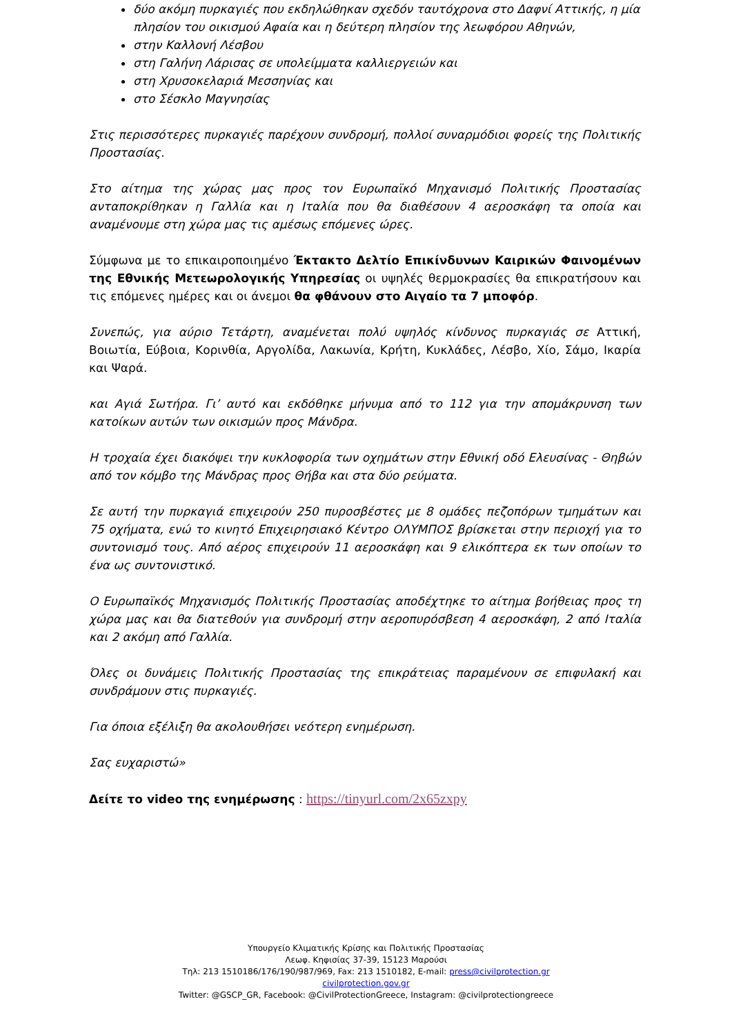δύο ακόμη πυρκαγιές που εκδηλώθηκαν σχεδόν ταυτόχρονα στο Δαφνί Αττικής, η μία πλησίον του οικισμού Αφαία και η δεύτερη πλησίον της λεωφόρου Αθηνών,
στην Καλλονή Λέσβου
στη Γαλήνη Λάρισας σε υπολείμματα καλλιεργειών και
στη Χρυσοκελαριά Μεσσηνίας και
στο Σέσκλο Μαγνησίας
Στις περισσότερες πυρκαγιές παρέχουν συνδρομή, πολλοί συναρμόδιοι φορείς της Πολιτικής Προστασίας.
Στο αίτημα της χώρας μας προς τον Ευρωπαϊκό Μηχανισμό Πολιτικής Προστασίας ανταποκρίθηκαν η Γαλλία και η Ιταλία που θα διαθέσουν 4 αεροσκάφη τα οποία και αναμένουμε στη χώρα μας τις αμέσως επόμενες ώρες.
Σύμφωνα με το επικαιροποιημένο Έκτακτο Δελτίο Επικίνδυνων Καιρικών Φαινομένων της Εθνικής Μετεωρολογικής Υπηρεσίας οι υψηλές θερμοκρασίες θα επικρατήσουν και τις επόμενες ημέρες και οι άνεμοι θα φθάνουν στο Αιγαίο τα 7 μποφόρ.
Συνεπώς, για αύριο Τετάρτη, αναμένεται πολύ υψηλός κίνδυνος πυρκαγιάς σε Αττική, Βοιωτία, Εύβοια, Κορινθία, Αργολίδα, Λακωνία, Κρήτη, Κυκλάδες, Λέσβο, Χίο, Σάμο, Ικαρία και Ψαρά.
και Αγιά Σωτήρα. Γι’ αυτό και εκδόθηκε μήνυμα από το 112 για την απομάκρυνση των κατοίκων αυτών των οικισμών προς Μάνδρα.
Η τροχαία έχει διακόψει την κυκλοφορία των οχημάτων στην Εθνική οδό Ελευσίνας - Θηβών από τον κόμβο της Μάνδρας προς Θήβα και στα δύο ρεύματα.
Σε αυτή την πυρκαγιά επιχειρούν 250 πυροσβέστες με 8 ομάδες πεζοπόρων τμημάτων και 75 οχήματα, ενώ το κινητό Επιχειρησιακό Κέντρο ΟΛΥΜΠΟΣ βρίσκεται στην περιοχή για το συντονισμό τους. Από αέρος επιχειρούν 11 αεροσκάφη και 9 ελικόπτερα εκ των οποίων το ένα ως συντονιστικό.
Ο Ευρωπαϊκός Μηχανισμός Πολιτικής Προστασίας αποδέχτηκε το αίτημα βοήθειας προς τη χώρα μας και θα διατεθούν για συνδρομή στην αεροπυρόσβεση 4 αεροσκάφη, 2 από Ιταλία και 2 ακόμη από Γαλλία.
Όλες οι δυνάμεις Πολιτικής Προστασίας της επικράτειας παραμένουν σε επιφυλακή και συνδράμουν στις πυρκαγιές.
Για όποια εξέλιξη θα ακολουθήσει νεότερη ενημέρωση.
Σας ευχαριστώ»
Δείτε το video της ενημέρωσης : https://tinyurl.com/2x65zxpy
Υπουργείο Κλιματικής Κρίσης και Πολιτικής Προστασίας
Λεωφ. Κηφισίας 37-39, 15123 Μαρούσι
Τηλ: 213 1510186/176/190/987/969, Fax: 213 1510182, E-mail: press@civilprotection.gr
civilprotection.gov.gr
Twitter: @GSCP_GR, Facebook: @CivilProtectionGreece, Instagram: @civilprotectiongreece